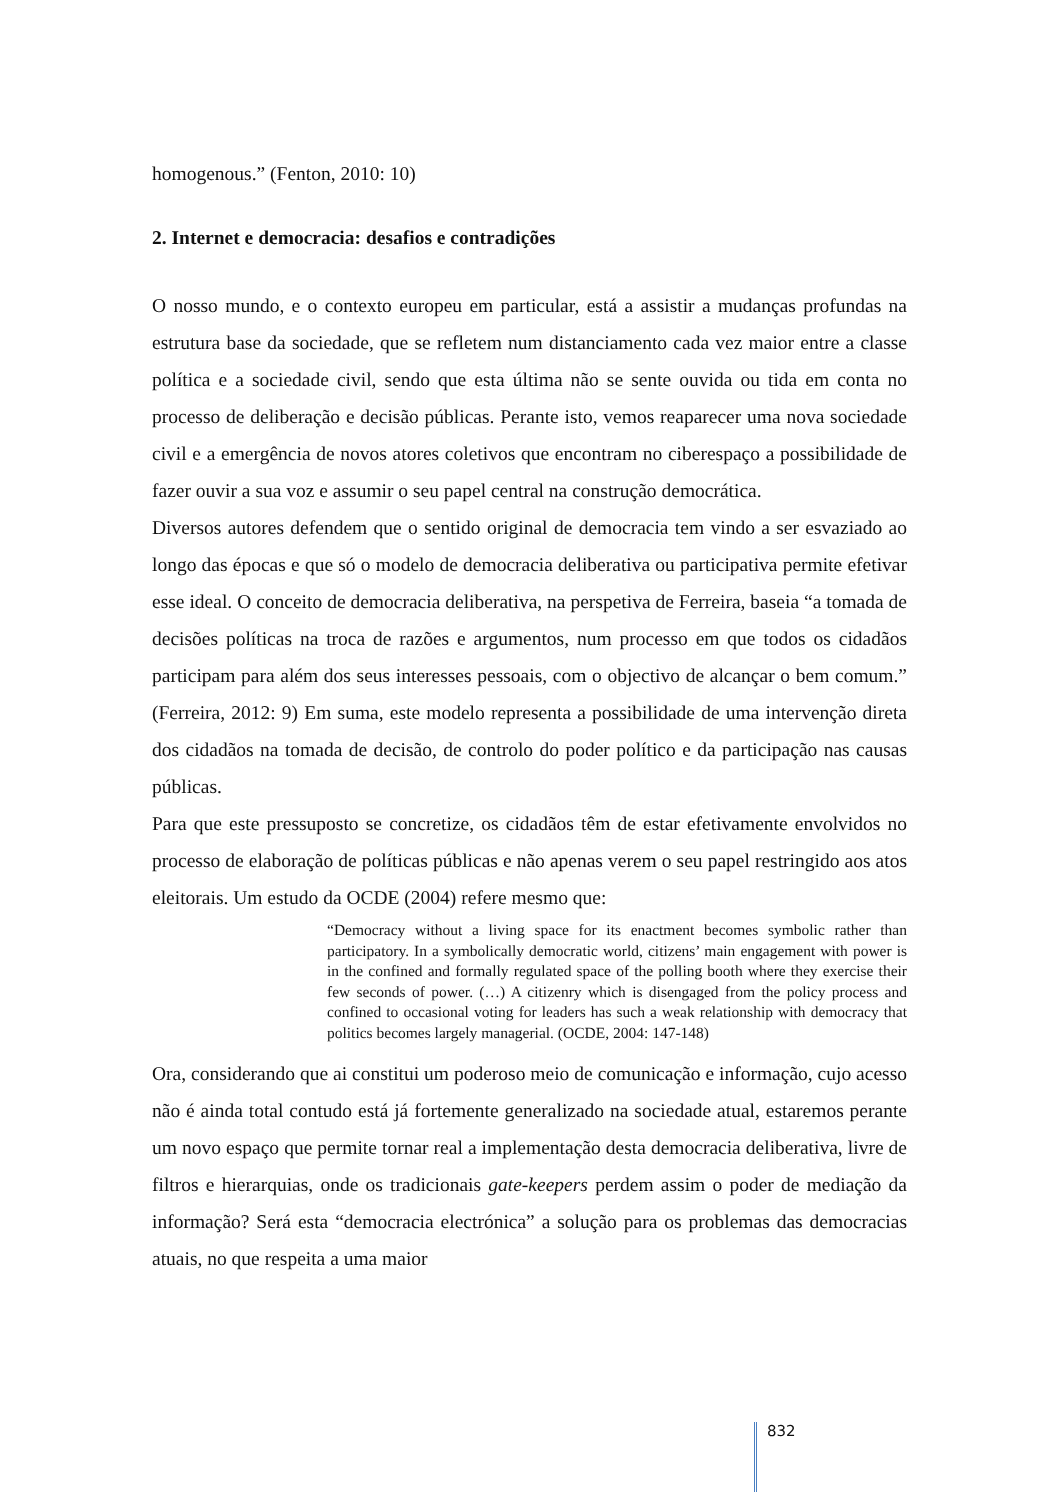homogenous.” (Fenton, 2010: 10)
2. Internet e democracia: desafios e contradições
O nosso mundo, e o contexto europeu em particular, está a assistir a mudanças profundas na estrutura base da sociedade, que se refletem num distanciamento cada vez maior entre a classe política e a sociedade civil, sendo que esta última não se sente ouvida ou tida em conta no processo de deliberação e decisão públicas. Perante isto, vemos reaparecer uma nova sociedade civil e a emergência de novos atores coletivos que encontram no ciberespaço a possibilidade de fazer ouvir a sua voz e assumir o seu papel central na construção democrática.
Diversos autores defendem que o sentido original de democracia tem vindo a ser esvaziado ao longo das épocas e que só o modelo de democracia deliberativa ou participativa permite efetivar esse ideal. O conceito de democracia deliberativa, na perspetiva de Ferreira, baseia “a tomada de decisões políticas na troca de razões e argumentos, num processo em que todos os cidadãos participam para além dos seus interesses pessoais, com o objectivo de alcançar o bem comum.” (Ferreira, 2012: 9) Em suma, este modelo representa a possibilidade de uma intervenção direta dos cidadãos na tomada de decisão, de controlo do poder político e da participação nas causas públicas.
Para que este pressuposto se concretize, os cidadãos têm de estar efetivamente envolvidos no processo de elaboração de políticas públicas e não apenas verem o seu papel restringido aos atos eleitorais. Um estudo da OCDE (2004) refere mesmo que:
“Democracy without a living space for its enactment becomes symbolic rather than participatory. In a symbolically democratic world, citizens’ main engagement with power is in the confined and formally regulated space of the polling booth where they exercise their few seconds of power. (…) A citizenry which is disengaged from the policy process and confined to occasional voting for leaders has such a weak relationship with democracy that politics becomes largely managerial. (OCDE, 2004: 147-148)
Ora, considerando que ai constitui um poderoso meio de comunicação e informação, cujo acesso não é ainda total contudo está já fortemente generalizado na sociedade atual, estaremos perante um novo espaço que permite tornar real a implementação desta democracia deliberativa, livre de filtros e hierarquias, onde os tradicionais gate-keepers perdem assim o poder de mediação da informação? Será esta “democracia electrónica” a solução para os problemas das democracias atuais, no que respeita a uma maior
832